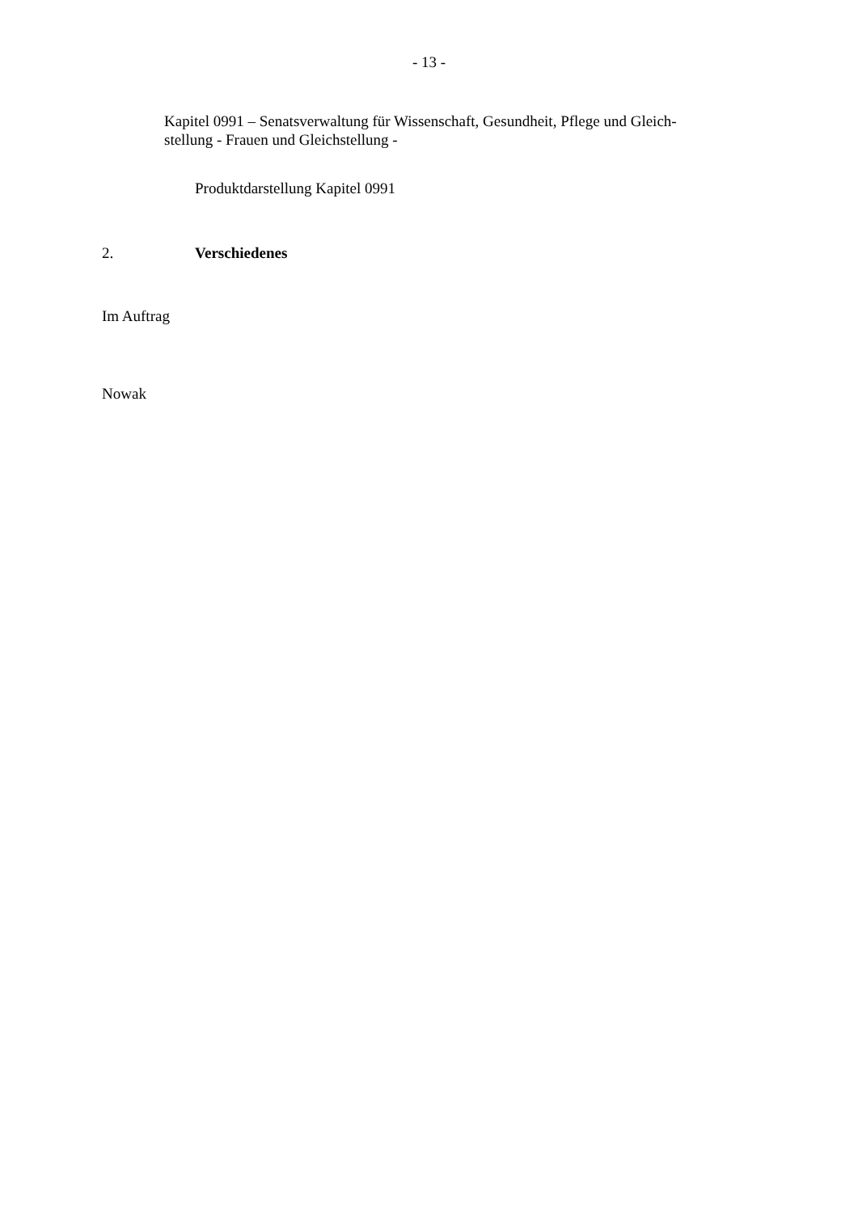- 13 -
Kapitel 0991 – Senatsverwaltung für Wissenschaft, Gesundheit, Pflege und Gleich-
stellung - Frauen und Gleichstellung -
Produktdarstellung Kapitel 0991
2. Verschiedenes
Im Auftrag
Nowak